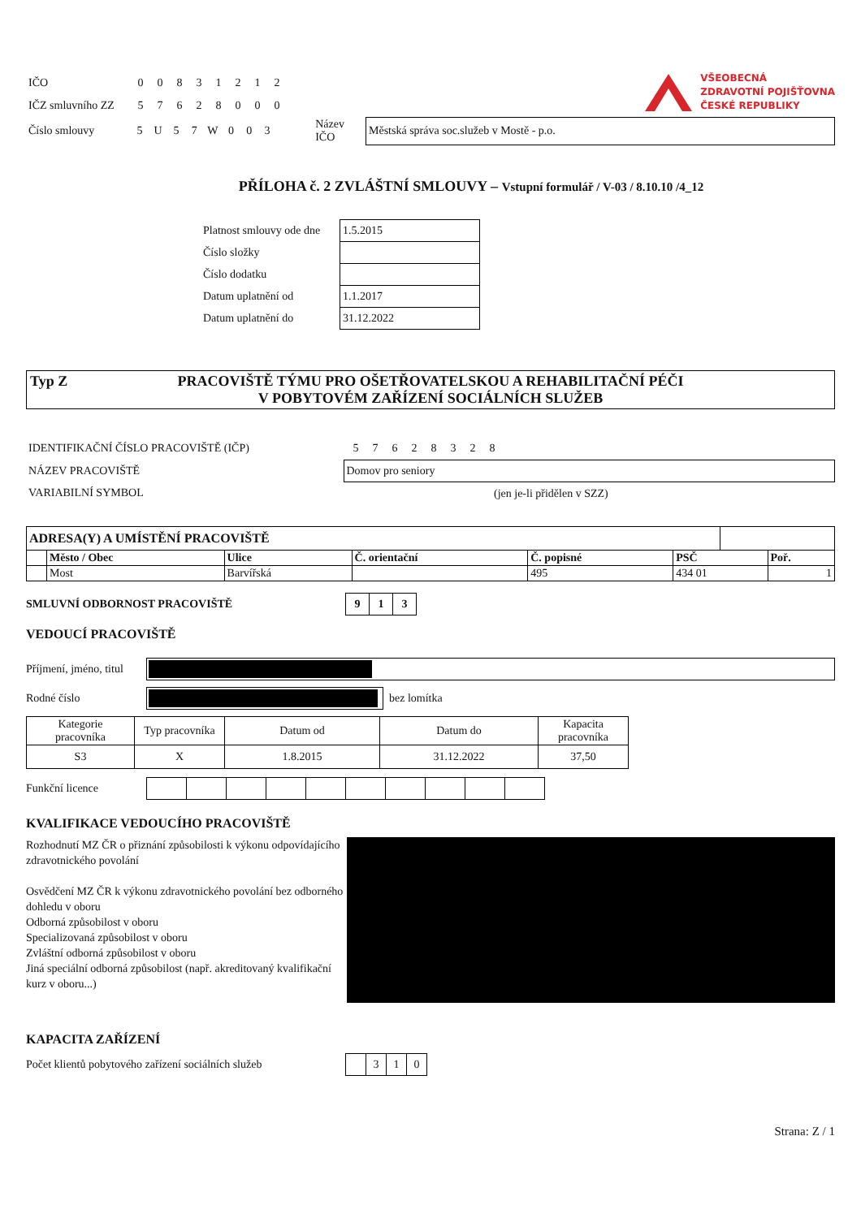VŠEOBECNÁ
ZDRAVOTNÍ POJIŠŤOVNA
ČESKÉ REPUBLIKY
| IČO | / 0 / 0 / 8 / 3 / 1 / 2 / 1 / 2 / | | |
| IČZ smluvního ZZ | / 5 / 7 / 6 / 2 / 8 / 0 / 0 / 0 / | | |
| Číslo smlouvy | / 5 / U / 5 / 7 / W / 0 / 0 / 3 / / / | Název IČO | Městská správa soc.služeb v Mostě - p.o. |
PŘÍLOHA č. 2 ZVLÁŠTNÍ SMLOUVY – Vstupní formulář / V-03 / 8.10.10 /4_12
| Platnost smlouvy ode dne | 1.5.2015 |
| Číslo složky | |
| Číslo dodatku | |
| Datum uplatnění od | 1.1.2017 |
| Datum uplatnění do | 31.12.2022 |
Typ Z PRACOVIŠTĚ TÝMU PRO OŠETŘOVATELSKOU A REHABILITAČNÍ PÉČI
V POBYTOVÉM ZAŘÍZENÍ SOCIÁLNÍCH SLUŽEB
| IDENTIFIKAČNÍ ČÍSLO PRACOVIŠTĚ (IČP) | / 5 / 7 / 6 / 2 / 8 / 3 / 2 / 8 / |
| NÁZEV PRACOVIŠTĚ | Domov pro seniory |
| VARIABILNÍ SYMBOL | (jen je-li přidělen v SZZ) |
| ADRESA(Y) A UMÍSTĚNÍ PRACOVIŠTĚ | | | | | | | |
| | Město / Obec | Ulice | Č. orientační | Č. popisné | PSČ | | Poř. |
| | Most | Barvířská | | 495 | 434 01 | | 1 |
SMLUVNÍ ODBORNOST PRACOVIŠTĚ
| 9 | 1 | 3 |
VEDOUCÍ PRACOVIŠTĚ
Příjmení, jméno, titul
Rodné číslo
bez lomítka
| Kategorie pracovníka | Typ pracovníka | Datum od | Datum do | Kapacita pracovníka |
| S3 | X | 1.8.2015 | 31.12.2022 | 37,50 |
Funkční licence
KVALIFIKACE VEDOUCÍHO PRACOVIŠTĚ
Rozhodnutí MZ ČR o přiznání způsobilosti k výkonu odpovídajícího zdravotnického povolání
Osvědčení MZ ČR k výkonu zdravotnického povolání bez odborného dohledu v oboru
Odborná způsobilost v oboru
Specializovaná způsobilost v oboru
Zvláštní odborná způsobilost v oboru
Jiná speciální odborná způsobilost (např. akreditovaný kvalifikační kurz v oboru...)
KAPACITA ZAŘÍZENÍ
Počet klientů pobytového zařízení sociálních služeb
| | 3 | 1 | 0 |
Strana: Z / 1